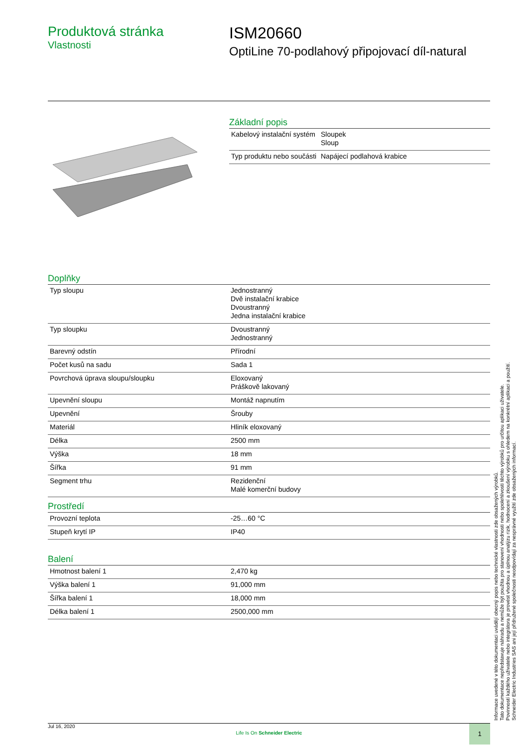Produktová stránka
Vlastnosti
ISM20660
OptiLine 70-podlahový připojovací díl-natural
Základní popis
| Kabelový instalační systém | Sloupek Sloup |
| Typ produktu nebo součásti | Napájecí podlahová krabice |
Doplňky
| Typ sloupu | Jednostranný Dvě instalační krabice Dvoustranný Jedna instalační krabice |
| Typ sloupku | Dvoustranný Jednostranný |
| Barevný odstín | Přírodní |
| Počet kusů na sadu | Sada 1 |
| Povrchová úprava sloupu/sloupku | Eloxovaný Práškově lakovaný |
| Upevnění sloupu | Montáž napnutím |
| Upevnění | Šrouby |
| Materiál | Hliník eloxovaný |
| Délka | 2500 mm |
| Výška | 18 mm |
| Šířka | 91 mm |
| Segment trhu | Rezidenční Malé komerční budovy |
Prostředí
| Provozní teplota | -25…60 °C |
| Stupeň krytí IP | IP40 |
Balení
| Hmotnost balení 1 | 2,470 kg |
| Výška balení 1 | 91,000 mm |
| Šířka balení 1 | 18,000 mm |
| Délka balení 1 | 2500,000 mm |
Informace uvedené v této dokumentaci uvádějí obecný popis nebo technické vlastnosti zde obsažených výrobků.
Tato dokumentace nepředstavuje náhradu a nemůže být použita pro stanovení vhodnosti nebo spolehlivosti těchto výrobků pro určitou aplikaci uživatele.
Povinností každého uživatele nebo integrátora je provést vhodnou a úplnou analýzu rizik, hodnocení a zkoušení výrobku s ohledem na konkrétní aplikaci a použití.
Schneider Electric Industries SAS ani její přidružené společnosti neodpovídají za nesprávné využití zde obsažených informací.
Jul 16, 2020
Life Is On Schneider Electric
1